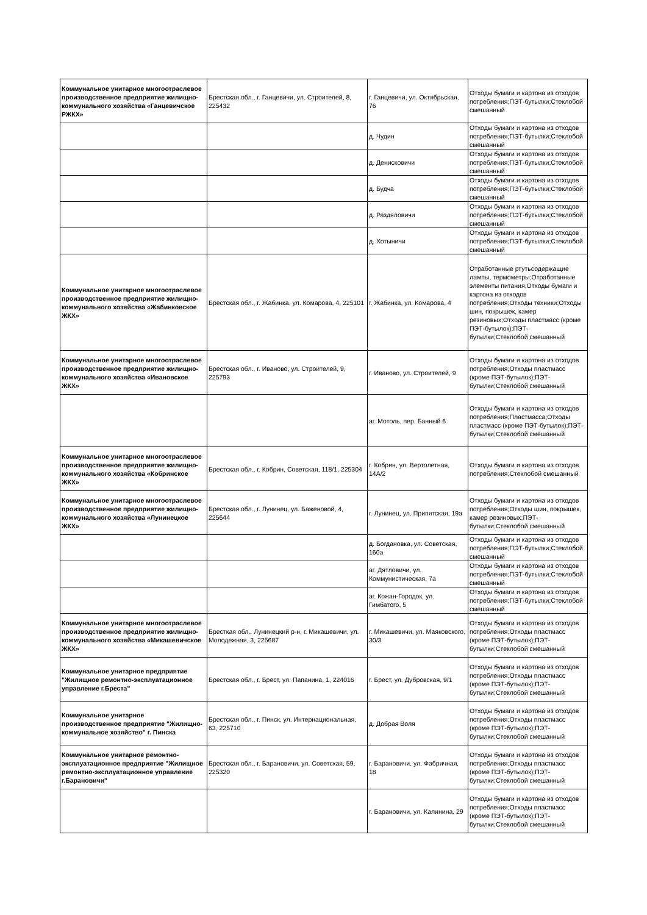| Коммунальное унитарное многоотраслевое производственное предприятие жилищно-коммунального хозяйства «Ганцевичское РЖКХ» | Брестская обл., г. Ганцевичи, ул. Строителей, 8, 225432 | г. Ганцевичи, ул. Октябрьская, 76 | Отходы бумаги и картона из отходов потребления;ПЭТ-бутылки;Стеклобой смешанный |
| | | д. Чудин | Отходы бумаги и картона из отходов потребления;ПЭТ-бутылки;Стеклобой смешанный |
| | | д. Денисковичи | Отходы бумаги и картона из отходов потребления;ПЭТ-бутылки;Стеклобой смешанный |
| | | д. Будча | Отходы бумаги и картона из отходов потребления;ПЭТ-бутылки;Стеклобой смешанный |
| | | д. Раздяловичи | Отходы бумаги и картона из отходов потребления;ПЭТ-бутылки;Стеклобой смешанный |
| | | д. Хотыничи | Отходы бумаги и картона из отходов потребления;ПЭТ-бутылки;Стеклобой смешанный |
| Коммунальное унитарное многоотраслевое производственное предприятие жилищно-коммунального хозяйства «Жабинковское ЖКХ» | Брестская обл., г. Жабинка, ул. Комарова, 4, 225101 | г. Жабинка, ул. Комарова, 4 | Отработанные ртутьсодержащие лампы, термометры;Отработанные элементы питания;Отходы бумаги и картона из отходов потребления;Отходы техники;Отходы шин, покрышек, камер резиновых;Отходы пластмасс (кроме ПЭТ-бутылок);ПЭТ-бутылки;Стеклобой смешанный |
| Коммунальное унитарное многоотраслевое производственное предприятие жилищно-коммунального хозяйства «Ивановское ЖКХ» | Брестская обл., г. Иваново, ул. Строителей, 9, 225793 | г. Иваново, ул. Строителей, 9 | Отходы бумаги и картона из отходов потребления;Отходы пластмасс (кроме ПЭТ-бутылок);ПЭТ-бутылки;Стеклобой смешанный |
| | | аг. Мотоль, пер. Банный 6 | Отходы бумаги и картона из отходов потребления;Пластмасса;Отходы пластмасс (кроме ПЭТ-бутылок);ПЭТ-бутылки;Стеклобой смешанный |
| Коммунальное унитарное многоотраслевое производственное предприятие жилищно-коммунального хозяйства «Кобринское ЖКХ» | Брестская обл., г. Кобрин, Советская, 118/1, 225304 | г. Кобрин, ул. Вертолетная, 14А/2 | Отходы бумаги и картона из отходов потребления;Стеклобой смешанный |
| Коммунальное унитарное многоотраслевое производственное предприятие жилищно-коммунального хозяйства «Лунинецкое ЖКХ» | Брестская обл., г. Лунинец, ул. Баженовой, 4, 225644 | г. Лунинец, ул. Припятская, 19а | Отходы бумаги и картона из отходов потребления;Отходы шин, покрышек, камер резиновых;ПЭТ-бутылки;Стеклобой смешанный |
| | | д. Богдановка, ул. Советская, 160а | Отходы бумаги и картона из отходов потребления;ПЭТ-бутылки;Стеклобой смешанный |
| | | аг. Дятловичи, ул. Коммунистическая, 7а | Отходы бумаги и картона из отходов потребления;ПЭТ-бутылки;Стеклобой смешанный |
| | | аг. Кожан-Городок, ул. Гимбатого, 5 | Отходы бумаги и картона из отходов потребления;ПЭТ-бутылки;Стеклобой смешанный |
| Коммунальное унитарное многоотраслевое производственное предприятие жилищно-коммунального хозяйства «Микашевичское ЖКХ» | Бресткая обл., Лунинецкий р-н, г. Микашевичи, ул. Молодежная, 3, 225687 | г. Микашевичи, ул. Маяковского, 30/3 | Отходы бумаги и картона из отходов потребления;Отходы пластмасс (кроме ПЭТ-бутылок);ПЭТ-бутылки;Стеклобой смешанный |
| Коммунальное унитарное предприятие "Жилищное ремонтно-эксплуатационное управление г.Бреста" | Брестская обл., г. Брест, ул. Папанина, 1, 224016 | г. Брест, ул. Дубровская, 9/1 | Отходы бумаги и картона из отходов потребления;Отходы пластмасс (кроме ПЭТ-бутылок);ПЭТ-бутылки;Стеклобой смешанный |
| Коммунальное унитарное производственное предприятие "Жилищно-коммунальное хозяйство" г. Пинска | Брестская обл., г. Пинск, ул. Интернациональная, 63, 225710 | д. Добрая Воля | Отходы бумаги и картона из отходов потребления;Отходы пластмасс (кроме ПЭТ-бутылок);ПЭТ-бутылки;Стеклобой смешанный |
| Коммунальное унитарное ремонтно-эксплуатационное предприятие "Жилищное ремонтно-эксплуатационное управление г.Барановичи" | Брестская обл., г. Барановичи, ул. Советская, 59, 225320 | г. Барановичи, ул. Фабричная, 18 | Отходы бумаги и картона из отходов потребления;Отходы пластмасс (кроме ПЭТ-бутылок);ПЭТ-бутылки;Стеклобой смешанный |
| | | г. Барановичи, ул. Калинина, 29 | Отходы бумаги и картона из отходов потребления;Отходы пластмасс (кроме ПЭТ-бутылок);ПЭТ-бутылки;Стеклобой смешанный |